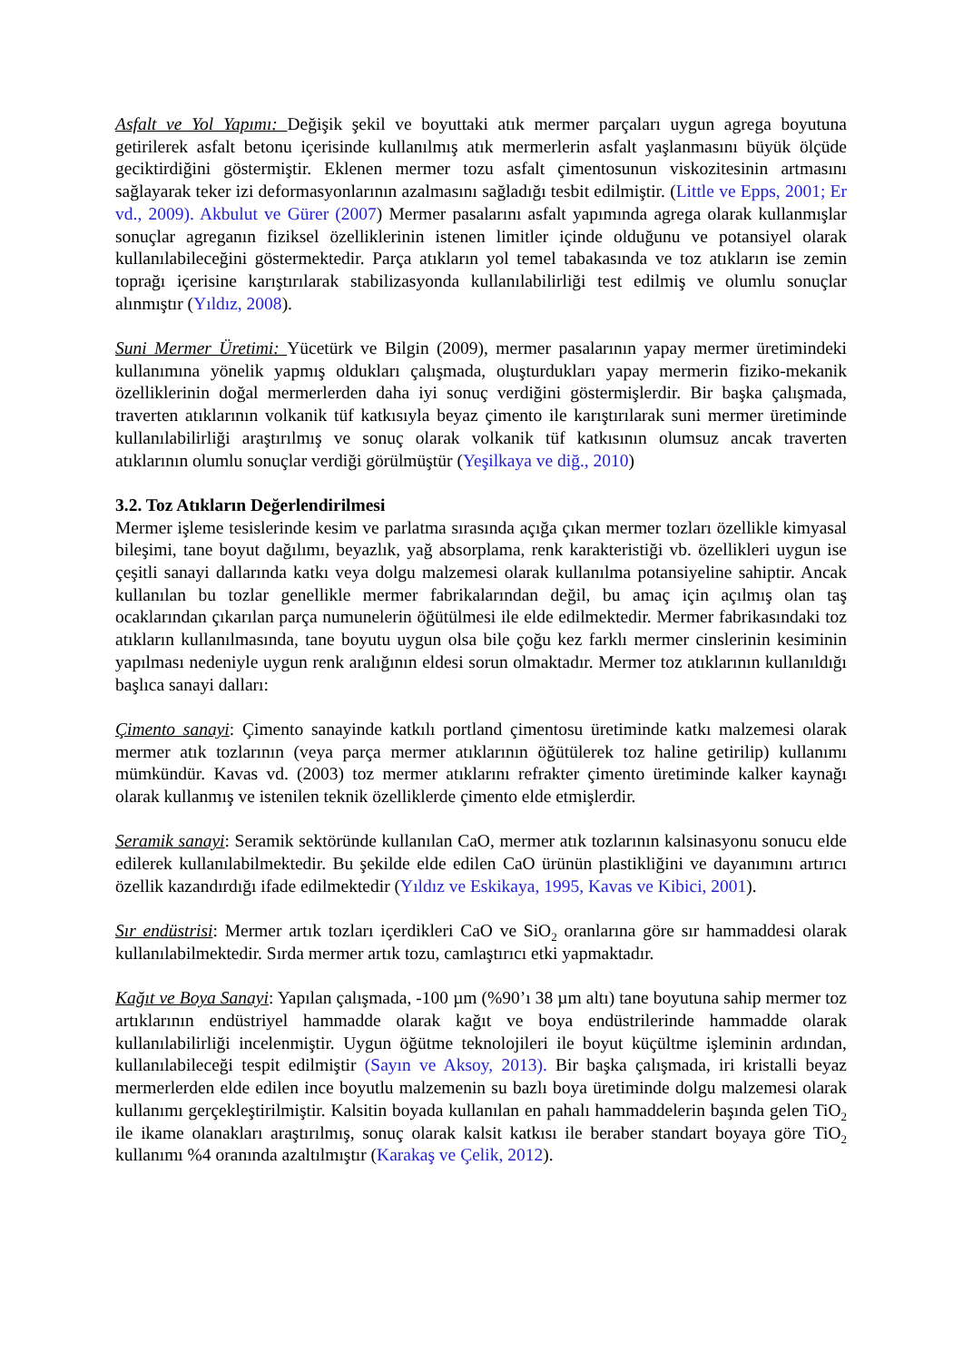Asfalt ve Yol Yapımı: Değişik şekil ve boyuttaki atık mermer parçaları uygun agrega boyutuna getirilerek asfalt betonu içerisinde kullanılmış atık mermerlerin asfalt yaşlanmasını büyük ölçüde geciktirdiğini göstermiştir. Eklenen mermer tozu asfalt çimentosunun viskozitesinin artmasını sağlayarak teker izi deformasyonlarının azalmasını sağladığı tesbit edilmiştir. (Little ve Epps, 2001; Er vd., 2009). Akbulut ve Gürer (2007) Mermer pasalarını asfalt yapımında agrega olarak kullanmışlar sonuçlar agreganın fiziksel özelliklerinin istenen limitler içinde olduğunu ve potansiyel olarak kullanılabileceğini göstermektedir. Parça atıkların yol temel tabakasında ve toz atıkların ise zemin toprağı içerisine karıştırılarak stabilizasyonda kullanılabilirliği test edilmiş ve olumlu sonuçlar alınmıştır (Yıldız, 2008).
Suni Mermer Üretimi: Yücetürk ve Bilgin (2009), mermer pasalarının yapay mermer üretimindeki kullanımına yönelik yapmış oldukları çalışmada, oluşturdukları yapay mermerin fiziko-mekanik özelliklerinin doğal mermerlerden daha iyi sonuç verdiğini göstermişlerdir. Bir başka çalışmada, traverten atıklarının volkanik tüf katkısıyla beyaz çimento ile karıştırılarak suni mermer üretiminde kullanılabilirliği araştırılmış ve sonuç olarak volkanik tüf katkısının olumsuz ancak traverten atıklarının olumlu sonuçlar verdiği görülmüştür (Yeşilkaya ve diğ., 2010)
3.2. Toz Atıkların Değerlendirilmesi
Mermer işleme tesislerinde kesim ve parlatma sırasında açığa çıkan mermer tozları özellikle kimyasal bileşimi, tane boyut dağılımı, beyazlık, yağ absorplama, renk karakteristiği vb. özellikleri uygun ise çeşitli sanayi dallarında katkı veya dolgu malzemesi olarak kullanılma potansiyeline sahiptir. Ancak kullanılan bu tozlar genellikle mermer fabrikalarından değil, bu amaç için açılmış olan taş ocaklarından çıkarılan parça numunelerin öğütülmesi ile elde edilmektedir. Mermer fabrikasındaki toz atıkların kullanılmasında, tane boyutu uygun olsa bile çoğu kez farklı mermer cinslerinin kesiminin yapılması nedeniyle uygun renk aralığının eldesi sorun olmaktadır. Mermer toz atıklarının kullanıldığı başlıca sanayi dalları:
Çimento sanayi: Çimento sanayinde katkılı portland çimentosu üretiminde katkı malzemesi olarak mermer atık tozlarının (veya parça mermer atıklarının öğütülerek toz haline getirilip) kullanımı mümkündür. Kavas vd. (2003) toz mermer atıklarını refrakter çimento üretiminde kalker kaynağı olarak kullanmış ve istenilen teknik özelliklerde çimento elde etmişlerdir.
Seramik sanayi: Seramik sektöründe kullanılan CaO, mermer atık tozlarının kalsinasyonu sonucu elde edilerek kullanılabilmektedir. Bu şekilde elde edilen CaO ürünün plastikliğini ve dayanımını artırıcı özellik kazandırdığı ifade edilmektedir (Yıldız ve Eskikaya, 1995, Kavas ve Kibici, 2001).
Sır endüstrisi: Mermer artık tozları içerdikleri CaO ve SiO<sub>2</sub> oranlarına göre sır hammaddesi olarak kullanılabilmektedir. Sırda mermer artık tozu, camlaştırıcı etki yapmaktadır.
Kağıt ve Boya Sanayi: Yapılan çalışmada, -100 µm (%90’ı 38 µm altı) tane boyutuna sahip mermer toz artıklarının endüstriyel hammadde olarak kağıt ve boya endüstrilerinde hammadde olarak kullanılabilirliği incelenmiştir. Uygun öğütme teknolojileri ile boyut küçültme işleminin ardından, kullanılabileceği tespit edilmiştir (Sayın ve Aksoy, 2013). Bir başka çalışmada, iri kristalli beyaz mermerlerden elde edilen ince boyutlu malzemenin su bazlı boya üretiminde dolgu malzemesi olarak kullanımı gerçekleştirilmiştir. Kalsitin boyada kullanılan en pahalı hammaddelerin başında gelen TiO<sub>2</sub> ile ikame olanakları araştırılmış, sonuç olarak kalsit katkısı ile beraber standart boyaya göre TiO<sub>2</sub> kullanımı %4 oranında azaltılmıştır (Karakaş ve Çelik, 2012).